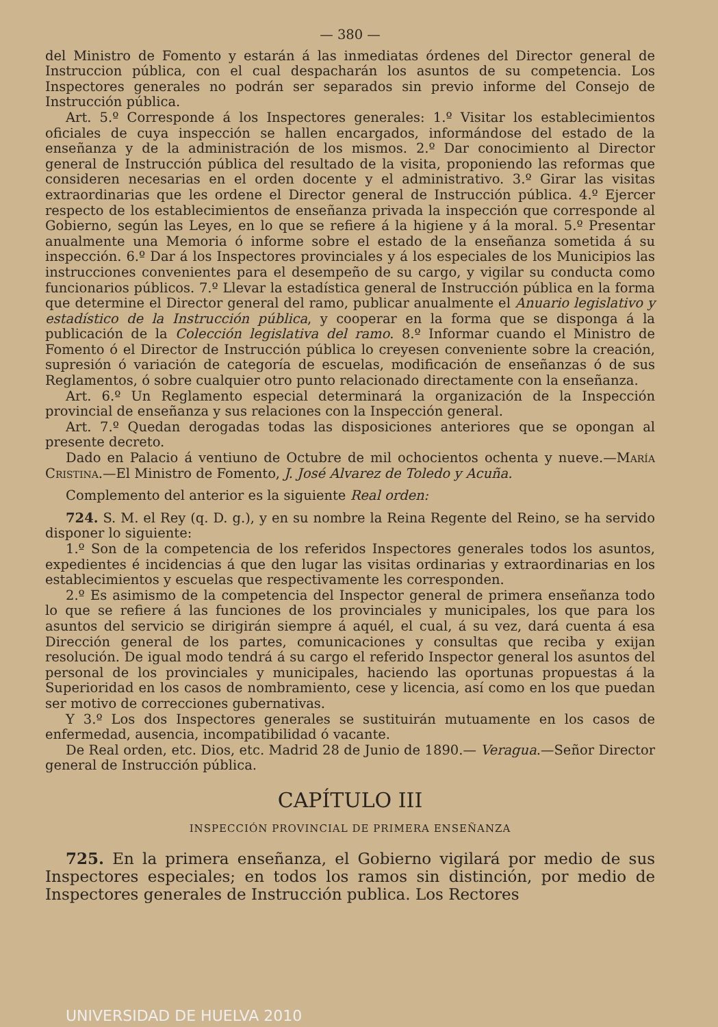— 380 —
del Ministro de Fomento y estarán á las inmediatas órdenes del Director general de Instruccion pública, con el cual despacharán los asuntos de su competencia. Los Inspectores generales no podrán ser separados sin previo informe del Consejo de Instrucción pública.
Art. 5.º Corresponde á los Inspectores generales: 1.º Visitar los establecimientos oficiales de cuya inspección se hallen encargados, informándose del estado de la enseñanza y de la administración de los mismos. 2.º Dar conocimiento al Director general de Instrucción pública del resultado de la visita, proponiendo las reformas que consideren necesarias en el orden docente y el administrativo. 3.º Girar las visitas extraordinarias que les ordene el Director general de Instrucción pública. 4.º Ejercer respecto de los establecimientos de enseñanza privada la inspección que corresponde al Gobierno, según las Leyes, en lo que se refiere á la higiene y á la moral. 5.º Presentar anualmente una Memoria ó informe sobre el estado de la enseñanza sometida á su inspección. 6.º Dar á los Inspectores provinciales y á los especiales de los Municipios las instrucciones convenientes para el desempeño de su cargo, y vigilar su conducta como funcionarios públicos. 7.º Llevar la estadística general de Instrucción pública en la forma que determine el Director general del ramo, publicar anualmente el Anuario legislativo y estadístico de la Instrucción pública, y cooperar en la forma que se disponga á la publicación de la Colección legislativa del ramo. 8.º Informar cuando el Ministro de Fomento ó el Director de Instrucción pública lo creyesen conveniente sobre la creación, supresión ó variación de categoría de escuelas, modificación de enseñanzas ó de sus Reglamentos, ó sobre cualquier otro punto relacionado directamente con la enseñanza.
Art. 6.º Un Reglamento especial determinará la organización de la Inspección provincial de enseñanza y sus relaciones con la Inspección general.
Art. 7.º Quedan derogadas todas las disposiciones anteriores que se opongan al presente decreto.
Dado en Palacio á ventiuno de Octubre de mil ochocientos ochenta y nueve.—María Cristina.—El Ministro de Fomento, J. José Alvarez de Toledo y Acuña.
Complemento del anterior es la siguiente Real orden:
724. S. M. el Rey (q. D. g.), y en su nombre la Reina Regente del Reino, se ha servido disponer lo siguiente:
1.º Son de la competencia de los referidos Inspectores generales todos los asuntos, expedientes é incidencias á que den lugar las visitas ordinarias y extraordinarias en los establecimientos y escuelas que respectivamente les corresponden.
2.º Es asimismo de la competencia del Inspector general de primera enseñanza todo lo que se refiere á las funciones de los provinciales y municipales, los que para los asuntos del servicio se dirigirán siempre á aquél, el cual, á su vez, dará cuenta á esa Dirección general de los partes, comunicaciones y consultas que reciba y exijan resolución. De igual modo tendrá á su cargo el referido Inspector general los asuntos del personal de los provinciales y municipales, haciendo las oportunas propuestas á la Superioridad en los casos de nombramiento, cese y licencia, así como en los que puedan ser motivo de correcciones gubernativas.
Y 3.º Los dos Inspectores generales se sustituirán mutuamente en los casos de enfermedad, ausencia, incompatibilidad ó vacante.
De Real orden, etc. Dios, etc. Madrid 28 de Junio de 1890.— Veragua.—Señor Director general de Instrucción pública.
CAPÍTULO III
INSPECCIÓN PROVINCIAL DE PRIMERA ENSEÑANZA
725. En la primera enseñanza, el Gobierno vigilará por medio de sus Inspectores especiales; en todos los ramos sin distinción, por medio de Inspectores generales de Instrucción publica. Los Rectores
UNIVERSIDAD DE HUELVA 2010